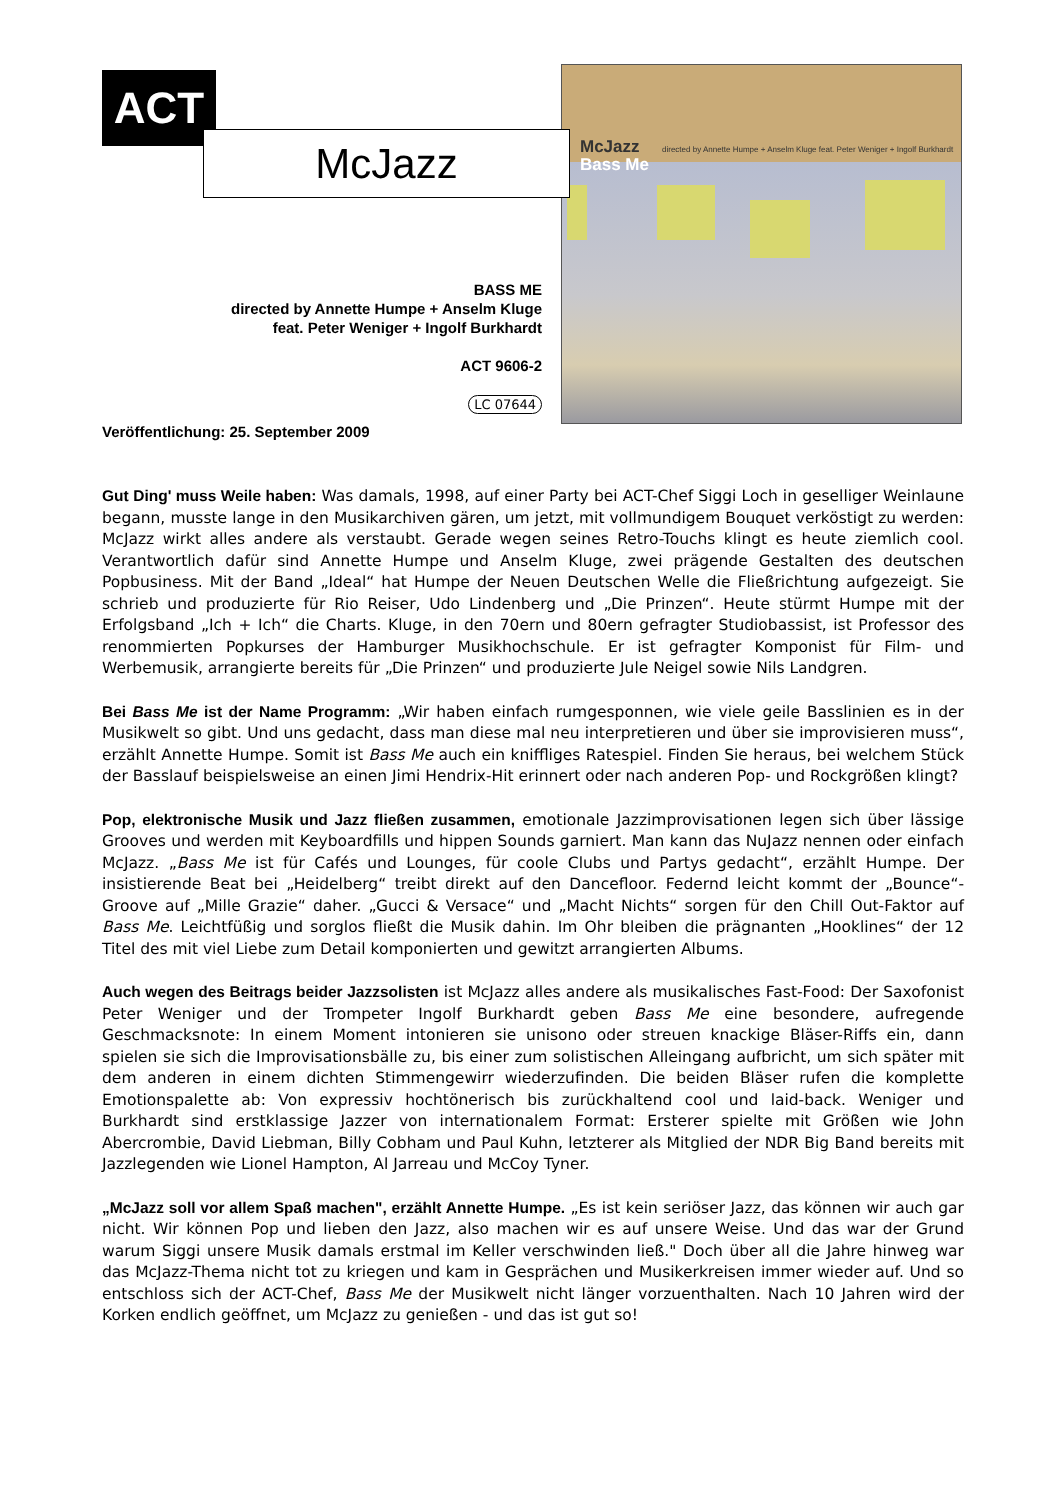ACT
McJazz
directed by Annette Humpe + Anselm Kluge feat. Peter Weniger + Ingolf Burkhardt
Bass Me
McJazz
BASS ME
directed by Annette Humpe + Anselm Kluge
feat. Peter Weniger + Ingolf Burkhardt
ACT 9606-2
LC 07644
Veröffentlichung: 25. September 2009
Gut Ding' muss Weile haben: Was damals, 1998, auf einer Party bei ACT-Chef Siggi Loch in geselliger Weinlaune begann, musste lange in den Musikarchiven gären, um jetzt, mit vollmundigem Bouquet verköstigt zu werden: McJazz wirkt alles andere als verstaubt. Gerade wegen seines Retro-Touchs klingt es heute ziemlich cool. Verantwortlich dafür sind Annette Humpe und Anselm Kluge, zwei prägende Gestalten des deutschen Popbusiness. Mit der Band „Ideal“ hat Humpe der Neuen Deutschen Welle die Fließrichtung aufgezeigt. Sie schrieb und produzierte für Rio Reiser, Udo Lindenberg und „Die Prinzen“. Heute stürmt Humpe mit der Erfolgsband „Ich + Ich“ die Charts. Kluge, in den 70ern und 80ern gefragter Studiobassist, ist Professor des renommierten Popkurses der Hamburger Musikhochschule. Er ist gefragter Komponist für Film- und Werbemusik, arrangierte bereits für „Die Prinzen“ und produzierte Jule Neigel sowie Nils Landgren.
Bei Bass Me ist der Name Programm: „Wir haben einfach rumgesponnen, wie viele geile Basslinien es in der Musikwelt so gibt. Und uns gedacht, dass man diese mal neu interpretieren und über sie improvisieren muss“, erzählt Annette Humpe. Somit ist Bass Me auch ein kniffliges Ratespiel. Finden Sie heraus, bei welchem Stück der Basslauf beispielsweise an einen Jimi Hendrix-Hit erinnert oder nach anderen Pop- und Rockgrößen klingt?
Pop, elektronische Musik und Jazz fließen zusammen, emotionale Jazzimprovisationen legen sich über lässige Grooves und werden mit Keyboardfills und hippen Sounds garniert. Man kann das NuJazz nennen oder einfach McJazz. „Bass Me ist für Cafés und Lounges, für coole Clubs und Partys gedacht“, erzählt Humpe. Der insistierende Beat bei „Heidelberg“ treibt direkt auf den Dancefloor. Federnd leicht kommt der „Bounce“-Groove auf „Mille Grazie“ daher. „Gucci & Versace“ und „Macht Nichts“ sorgen für den Chill Out-Faktor auf Bass Me. Leichtfüßig und sorglos fließt die Musik dahin. Im Ohr bleiben die prägnanten „Hooklines“ der 12 Titel des mit viel Liebe zum Detail komponierten und gewitzt arrangierten Albums.
Auch wegen des Beitrags beider Jazzsolisten ist McJazz alles andere als musikalisches Fast-Food: Der Saxofonist Peter Weniger und der Trompeter Ingolf Burkhardt geben Bass Me eine besondere, aufregende Geschmacksnote: In einem Moment intonieren sie unisono oder streuen knackige Bläser-Riffs ein, dann spielen sie sich die Improvisationsbälle zu, bis einer zum solistischen Alleingang aufbricht, um sich später mit dem anderen in einem dichten Stimmengewirr wiederzufinden. Die beiden Bläser rufen die komplette Emotionspalette ab: Von expressiv hochtönerisch bis zurückhaltend cool und laid-back. Weniger und Burkhardt sind erstklassige Jazzer von internationalem Format: Ersterer spielte mit Größen wie John Abercrombie, David Liebman, Billy Cobham und Paul Kuhn, letzterer als Mitglied der NDR Big Band bereits mit Jazzlegenden wie Lionel Hampton, Al Jarreau und McCoy Tyner.
„McJazz soll vor allem Spaß machen", erzählt Annette Humpe. „Es ist kein seriöser Jazz, das können wir auch gar nicht. Wir können Pop und lieben den Jazz, also machen wir es auf unsere Weise. Und das war der Grund warum Siggi unsere Musik damals erstmal im Keller verschwinden ließ." Doch über all die Jahre hinweg war das McJazz-Thema nicht tot zu kriegen und kam in Gesprächen und Musikerkreisen immer wieder auf. Und so entschloss sich der ACT-Chef, Bass Me der Musikwelt nicht länger vorzuenthalten. Nach 10 Jahren wird der Korken endlich geöffnet, um McJazz zu genießen - und das ist gut so!